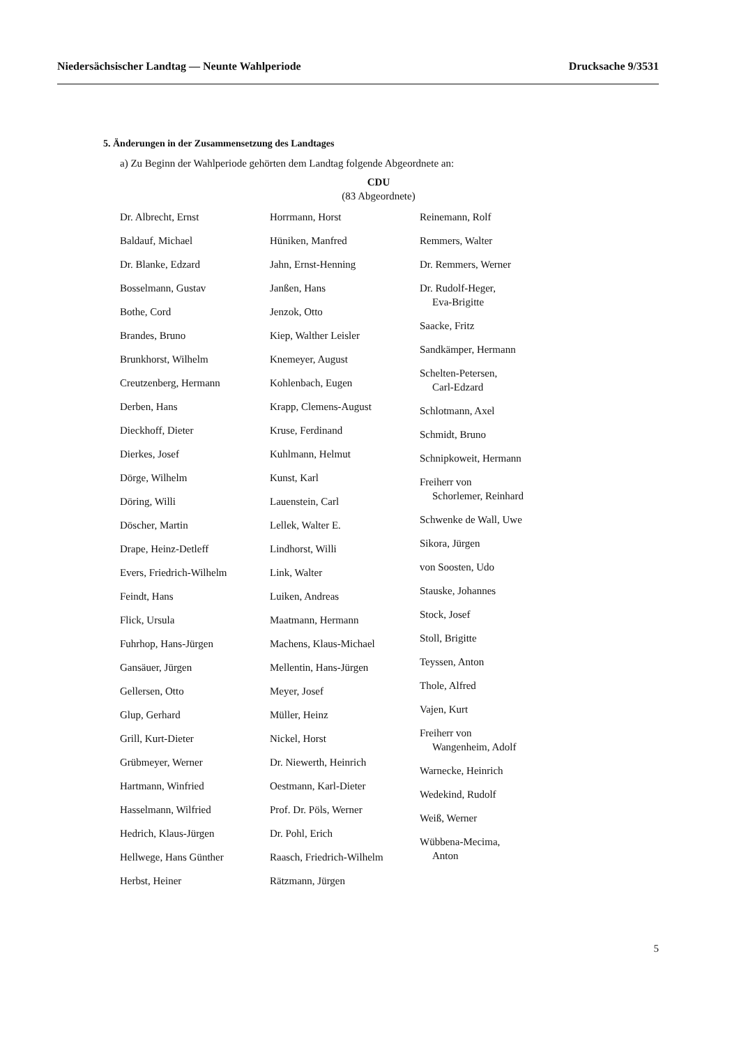Niedersächsischer Landtag — Neunte Wahlperiode Drucksache 9/3531
5. Änderungen in der Zusammensetzung des Landtages
a) Zu Beginn der Wahlperiode gehörten dem Landtag folgende Abgeordnete an:
CDU
(83 Abgeordnete)
Dr. Albrecht, Ernst
Baldauf, Michael
Dr. Blanke, Edzard
Bosselmann, Gustav
Bothe, Cord
Brandes, Bruno
Brunkhorst, Wilhelm
Creutzenberg, Hermann
Derben, Hans
Dieckhoff, Dieter
Dierkes, Josef
Dörge, Wilhelm
Döring, Willi
Döscher, Martin
Drape, Heinz-Detleff
Evers, Friedrich-Wilhelm
Feindt, Hans
Flick, Ursula
Fuhrhop, Hans-Jürgen
Gansäuer, Jürgen
Gellersen, Otto
Glup, Gerhard
Grill, Kurt-Dieter
Grübmeyer, Werner
Hartmann, Winfried
Hasselmann, Wilfried
Hedrich, Klaus-Jürgen
Hellwege, Hans Günther
Herbst, Heiner
Horrmann, Horst
Hüniken, Manfred
Jahn, Ernst-Henning
Janßen, Hans
Jenzok, Otto
Kiep, Walther Leisler
Knemeyer, August
Kohlenbach, Eugen
Krapp, Clemens-August
Kruse, Ferdinand
Kuhlmann, Helmut
Kunst, Karl
Lauenstein, Carl
Lellek, Walter E.
Lindhorst, Willi
Link, Walter
Luiken, Andreas
Maatmann, Hermann
Machens, Klaus-Michael
Mellentin, Hans-Jürgen
Meyer, Josef
Müller, Heinz
Nickel, Horst
Dr. Niewerth, Heinrich
Oestmann, Karl-Dieter
Prof. Dr. Pöls, Werner
Dr. Pohl, Erich
Raasch, Friedrich-Wilhelm
Rätzmann, Jürgen
Reinemann, Rolf
Remmers, Walter
Dr. Remmers, Werner
Dr. Rudolf-Heger,
Eva-Brigitte
Saacke, Fritz
Sandkämper, Hermann
Schelten-Petersen,
Carl-Edzard
Schlotmann, Axel
Schmidt, Bruno
Schnipkoweit, Hermann
Freiherr von
Schorlemer, Reinhard
Schwenke de Wall, Uwe
Sikora, Jürgen
von Soosten, Udo
Stauske, Johannes
Stock, Josef
Stoll, Brigitte
Teyssen, Anton
Thole, Alfred
Vajen, Kurt
Freiherr von
Wangenheim, Adolf
Warnecke, Heinrich
Wedekind, Rudolf
Weiß, Werner
Wübbena-Mecima,
Anton
5